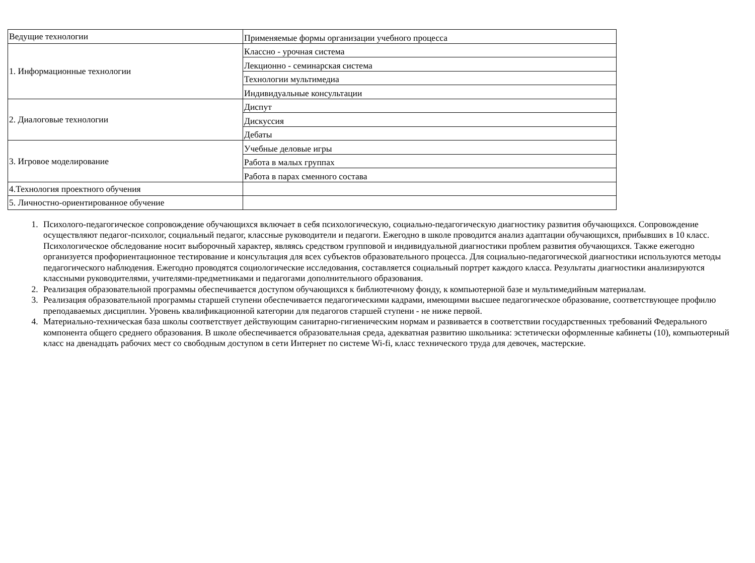| Ведущие технологии | Применяемые формы организации учебного процесса |
| 1. Информационные технологии | Классно - урочная система |
| | Лекционно - семинарская система |
| | Технологии мультимедиа |
| | Индивидуальные консультации |
| 2. Диалоговые технологии | Диспут |
| | Дискуссия |
| | Дебаты |
| 3. Игровое моделирование | Учебные деловые игры |
| | Работа в малых группах |
| | Работа в парах сменного состава |
| 4.Технология проектного обучения | |
| 5. Личностно-ориентированное обучение | |
1. Психолого-педагогическое сопровождение обучающихся включает в себя психологическую, социально-педагогическую диагностику развития обучающихся. Сопровождение осуществляют педагог-психолог, социальный педагог, классные руководители и педагоги. Ежегодно в школе проводится анализ адаптации обучающихся, прибывших в 10 класс. Психологическое обследование носит выборочный характер, являясь средством групповой и индивидуальной диагностики проблем развития обучающихся. Также ежегодно организуется профориентационное тестирование и консультация для всех субъектов образовательного процесса. Для социально-педагогической диагностики используются методы педагогического наблюдения. Ежегодно проводятся социологические исследования, составляется социальный портрет каждого класса. Результаты диагностики анализируются классными руководителями, учителями-предметниками и педагогами дополнительного образования.
2. Реализация образовательной программы обеспечивается доступом обучающихся к библиотечному фонду, к компьютерной базе и мультимедийным материалам.
3. Реализация образовательной программы старшей ступени обеспечивается педагогическими кадрами, имеющими высшее педагогическое образование, соответствующее профилю преподаваемых дисциплин. Уровень квалификационной категории для педагогов старшей ступени - не ниже первой.
4. Материально-техническая база школы соответствует действующим санитарно-гигиеническим нормам и развивается в соответствии государственных требований Федерального компонента общего среднего образования. В школе обеспечивается образовательная среда, адекватная развитию школьника: эстетически оформленные кабинеты (10), компьютерный класс на двенадцать рабочих мест со свободным доступом в сети Интернет по системе Wi-fi, класс технического труда для девочек, мастерские.